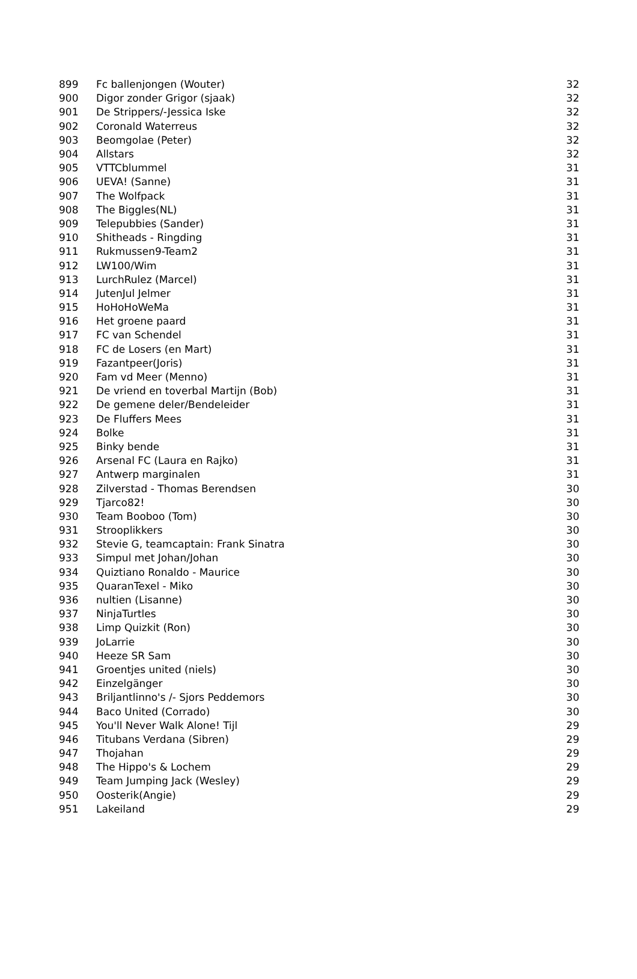| 899 | Fc ballenjongen (Wouter) | 32 |
| 900 | Digor zonder Grigor (sjaak) | 32 |
| 901 | De Strippers/-Jessica Iske | 32 |
| 902 | Coronald Waterreus | 32 |
| 903 | Beomgolae (Peter) | 32 |
| 904 | Allstars | 32 |
| 905 | VTTCblummel | 31 |
| 906 | UEVA! (Sanne) | 31 |
| 907 | The Wolfpack | 31 |
| 908 | The Biggles(NL) | 31 |
| 909 | Telepubbies (Sander) | 31 |
| 910 | Shitheads - Ringding | 31 |
| 911 | Rukmussen9-Team2 | 31 |
| 912 | LW100/Wim | 31 |
| 913 | LurchRulez (Marcel) | 31 |
| 914 | JutenJul Jelmer | 31 |
| 915 | HoHoHoWeMa | 31 |
| 916 | Het groene paard | 31 |
| 917 | FC van Schendel | 31 |
| 918 | FC de Losers (en Mart) | 31 |
| 919 | Fazantpeer(Joris) | 31 |
| 920 | Fam vd Meer (Menno) | 31 |
| 921 | De vriend en toverbal Martijn (Bob) | 31 |
| 922 | De gemene deler/Bendeleider | 31 |
| 923 | De Fluffers Mees | 31 |
| 924 | Bolke | 31 |
| 925 | Binky bende | 31 |
| 926 | Arsenal FC (Laura en Rajko) | 31 |
| 927 | Antwerp marginalen | 31 |
| 928 | Zilverstad - Thomas Berendsen | 30 |
| 929 | Tjarco82! | 30 |
| 930 | Team Booboo (Tom) | 30 |
| 931 | Strooplikkers | 30 |
| 932 | Stevie G, teamcaptain: Frank Sinatra | 30 |
| 933 | Simpul met Johan/Johan | 30 |
| 934 | Quiztiano Ronaldo - Maurice | 30 |
| 935 | QuaranTexel - Miko | 30 |
| 936 | nultien (Lisanne) | 30 |
| 937 | NinjaTurtles | 30 |
| 938 | Limp Quizkit (Ron) | 30 |
| 939 | JoLarrie | 30 |
| 940 | Heeze SR Sam | 30 |
| 941 | Groentjes united (niels) | 30 |
| 942 | Einzelgänger | 30 |
| 943 | Briljantlinno's /- Sjors Peddemors | 30 |
| 944 | Baco United (Corrado) | 30 |
| 945 | You'll Never Walk Alone! Tijl | 29 |
| 946 | Titubans Verdana (Sibren) | 29 |
| 947 | Thojahan | 29 |
| 948 | The Hippo's & Lochem | 29 |
| 949 | Team Jumping Jack (Wesley) | 29 |
| 950 | Oosterik(Angie) | 29 |
| 951 | Lakeiland | 29 |